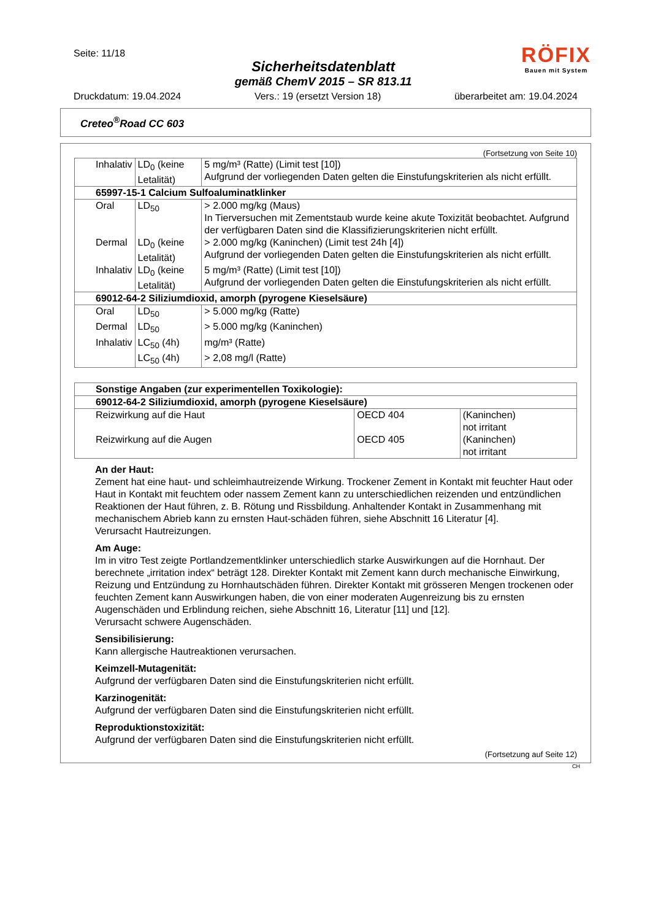Seite: 11/18
Sicherheitsdatenblatt
gemäß ChemV 2015 – SR 813.11
RÖFIX
Bauen mit System
Druckdatum: 19.04.2024 Vers.: 19 (ersetzt Version 18) überarbeitet am: 19.04.2024
Creteo<sup>®</sup>Road CC 603
(Fortsetzung von Seite 10)
| Inhalativ | LD<sub>0</sub> (keine Letalität) | 5 mg/m³ (Ratte) (Limit test [10]) Aufgrund der vorliegenden Daten gelten die Einstufungskriterien als nicht erfüllt. |
| 65997-15-1 Calcium Sulfoaluminatklinker | | |
| Oral | LD<sub>50</sub> | > 2.000 mg/kg (Maus) In Tierversuchen mit Zementstaub wurde keine akute Toxizität beobachtet. Aufgrund der verfügbaren Daten sind die Klassifizierungskriterien nicht erfüllt. |
| Dermal | LD<sub>0</sub> (keine Letalität) | > 2.000 mg/kg (Kaninchen) (Limit test 24h [4]) Aufgrund der vorliegenden Daten gelten die Einstufungskriterien als nicht erfüllt. |
| Inhalativ | LD<sub>0</sub> (keine Letalität) | 5 mg/m³ (Ratte) (Limit test [10]) Aufgrund der vorliegenden Daten gelten die Einstufungskriterien als nicht erfüllt. |
| 69012-64-2 Siliziumdioxid, amorph (pyrogene Kieselsäure) | | |
| Oral | LD<sub>50</sub> | > 5.000 mg/kg (Ratte) |
| Dermal | LD<sub>50</sub> | > 5.000 mg/kg (Kaninchen) |
| Inhalativ | LC<sub>50</sub> (4h) | mg/m³ (Ratte) |
| | LC<sub>50</sub> (4h) | > 2,08 mg/l (Ratte) |
| Sonstige Angaben (zur experimentellen Toxikologie): | | |
| 69012-64-2 Siliziumdioxid, amorph (pyrogene Kieselsäure) | | |
| Reizwirkung auf die Haut | OECD 404 | (Kaninchen) not irritant |
| Reizwirkung auf die Augen | OECD 405 | (Kaninchen) not irritant |
An der Haut:
Zement hat eine haut- und schleimhautreizende Wirkung. Trockener Zement in Kontakt mit feuchter Haut oder Haut in Kontakt mit feuchtem oder nassem Zement kann zu unterschiedlichen reizenden und entzündlichen Reaktionen der Haut führen, z. B. Rötung und Rissbildung. Anhaltender Kontakt in Zusammenhang mit mechanischem Abrieb kann zu ernsten Haut-schäden führen, siehe Abschnitt 16 Literatur [4].
Verursacht Hautreizungen.
Am Auge:
Im in vitro Test zeigte Portlandzementklinker unterschiedlich starke Auswirkungen auf die Hornhaut. Der berechnete „irritation index“ beträgt 128. Direkter Kontakt mit Zement kann durch mechanische Einwirkung, Reizung und Entzündung zu Hornhautschäden führen. Direkter Kontakt mit grösseren Mengen trockenen oder feuchten Zement kann Auswirkungen haben, die von einer moderaten Augenreizung bis zu ernsten Augenschäden und Erblindung reichen, siehe Abschnitt 16, Literatur [11] und [12].
Verursacht schwere Augenschäden.
Sensibilisierung:
Kann allergische Hautreaktionen verursachen.
Keimzell-Mutagenität:
Aufgrund der verfügbaren Daten sind die Einstufungskriterien nicht erfüllt.
Karzinogenität:
Aufgrund der verfügbaren Daten sind die Einstufungskriterien nicht erfüllt.
Reproduktionstoxizität:
Aufgrund der verfügbaren Daten sind die Einstufungskriterien nicht erfüllt.
(Fortsetzung auf Seite 12)
CH